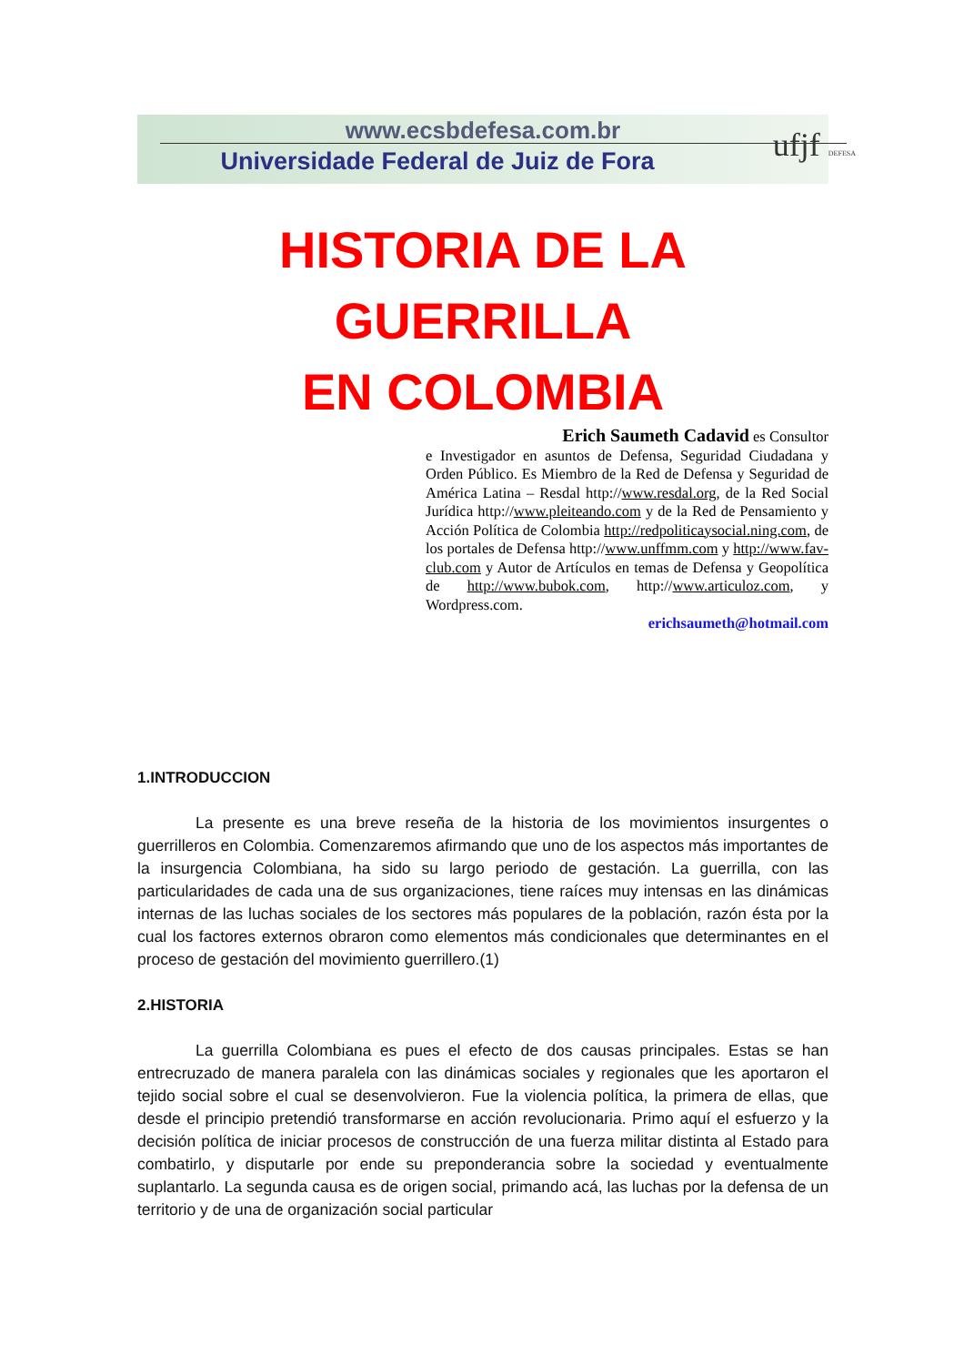www.ecsbdefesa.com.br
Universidade Federal de Juiz de Fora
ufjf DEFESA
HISTORIA DE LA GUERRILLA
EN COLOMBIA
Erich Saumeth Cadavid es Consultor
e Investigador en asuntos de Defensa, Seguridad Ciudadana y Orden Público. Es Miembro de la Red de Defensa y Seguridad de América Latina – Resdal http://www.resdal.org, de la Red Social Jurídica http://www.pleiteando.com y de la Red de Pensamiento y Acción Política de Colombia http://redpoliticaysocial.ning.com, de los portales de Defensa http://www.unffmm.com y http://www.fav-club.com y Autor de Artículos en temas de Defensa y Geopolítica de http://www.bubok.com, http://www.articuloz.com, y Wordpress.com.
erichsaumeth@hotmail.com
1.INTRODUCCION
La presente es una breve reseña de la historia de los movimientos insurgentes o guerrilleros en Colombia. Comenzaremos afirmando que uno de los aspectos más importantes de la insurgencia Colombiana, ha sido su largo periodo de gestación. La guerrilla, con las particularidades de cada una de sus organizaciones, tiene raíces muy intensas en las dinámicas internas de las luchas sociales de los sectores más populares de la población, razón ésta por la cual los factores externos obraron como elementos más condicionales que determinantes en el proceso de gestación del movimiento guerrillero.(1)
2.HISTORIA
La guerrilla Colombiana es pues el efecto de dos causas principales. Estas se han entrecruzado de manera paralela con las dinámicas sociales y regionales que les aportaron el tejido social sobre el cual se desenvolvieron. Fue la violencia política, la primera de ellas, que desde el principio pretendió transformarse en acción revolucionaria. Primo aquí el esfuerzo y la decisión política de iniciar procesos de construcción de una fuerza militar distinta al Estado para combatirlo, y disputarle por ende su preponderancia sobre la sociedad y eventualmente suplantarlo. La segunda causa es de origen social, primando acá, las luchas por la defensa de un territorio y de una de organización social particular